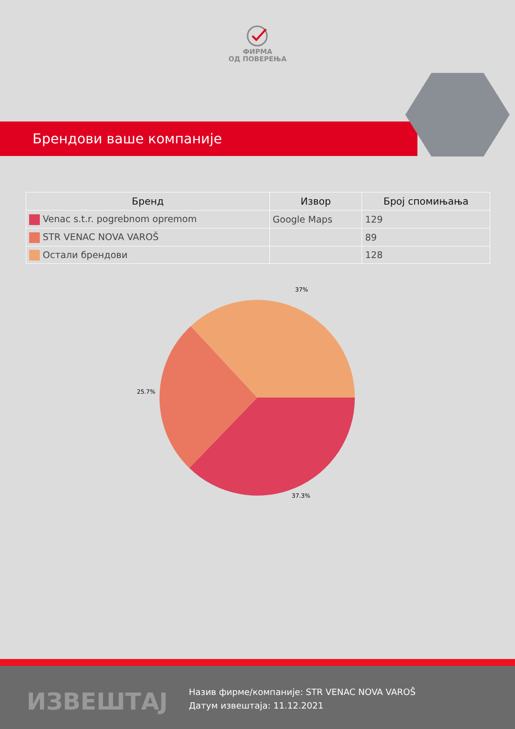ФИРМА
ОД ПОВЕРЕЊА
Брендови ваше компаније
| Бренд | Извор | Број спомињања |
| --- | --- | --- |
| Venac s.t.r. pogrebnom opremom | Google Maps | 129 |
| STR VENAC NOVA VAROŠ | | 89 |
| Остали брендови | | 128 |
37%
25.7%
37.3%
ИЗВЕШТАЈ
Назив фирме/компаније: STR VENAC NOVA VAROŠ
Датум извештаја: 11.12.2021